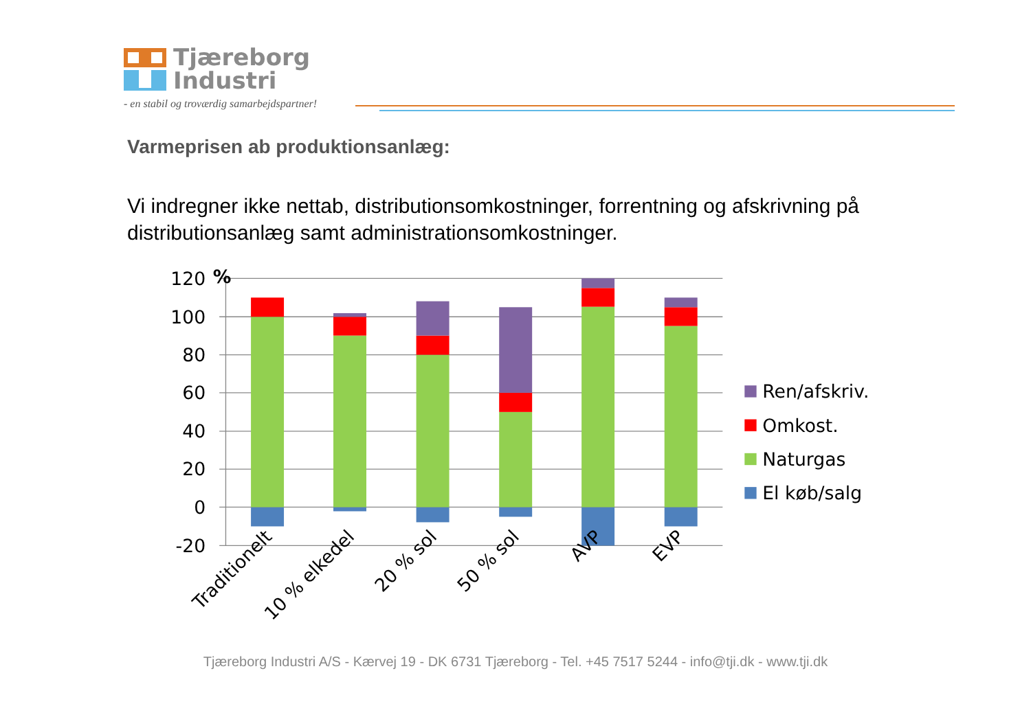Tjæreborg
Industri
- en stabil og troværdig samarbejdspartner!
Varmeprisen ab produktionsanlæg:
Vi indregner ikke nettab, distributionsomkostninger, forrentning og afskrivning på distributionsanlæg samt administrationsomkostninger.
120
100
80
60
40
20
0
-20
%
Traditionelt
10 % elkedel
20 % sol
50 % sol
AVP
EVP
Ren/afskriv.
Omkost.
Naturgas
El køb/salg
Tjæreborg Industri A/S - Kærvej 19 - DK 6731 Tjæreborg - Tel. +45 7517 5244 - info@tji.dk - www.tji.dk